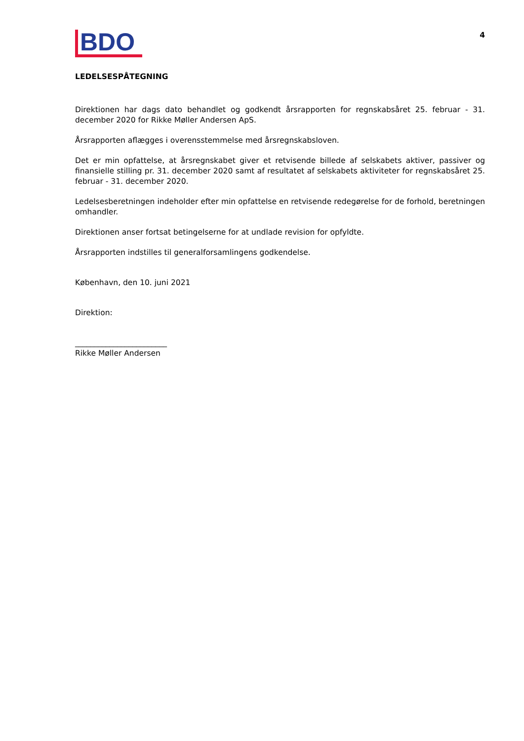BDO
4
LEDELSESPÅTEGNING
Direktionen har dags dato behandlet og godkendt årsrapporten for regnskabsåret 25. februar - 31. december 2020 for Rikke Møller Andersen ApS.
Årsrapporten aflægges i overensstemmelse med årsregnskabsloven.
Det er min opfattelse, at årsregnskabet giver et retvisende billede af selskabets aktiver, passiver og finansielle stilling pr. 31. december 2020 samt af resultatet af selskabets aktiviteter for regnskabsåret 25. februar - 31. december 2020.
Ledelsesberetningen indeholder efter min opfattelse en retvisende redegørelse for de forhold, beretningen omhandler.
Direktionen anser fortsat betingelserne for at undlade revision for opfyldte.
Årsrapporten indstilles til generalforsamlingens godkendelse.
København, den 10. juni 2021
Direktion:
________________________
Rikke Møller Andersen